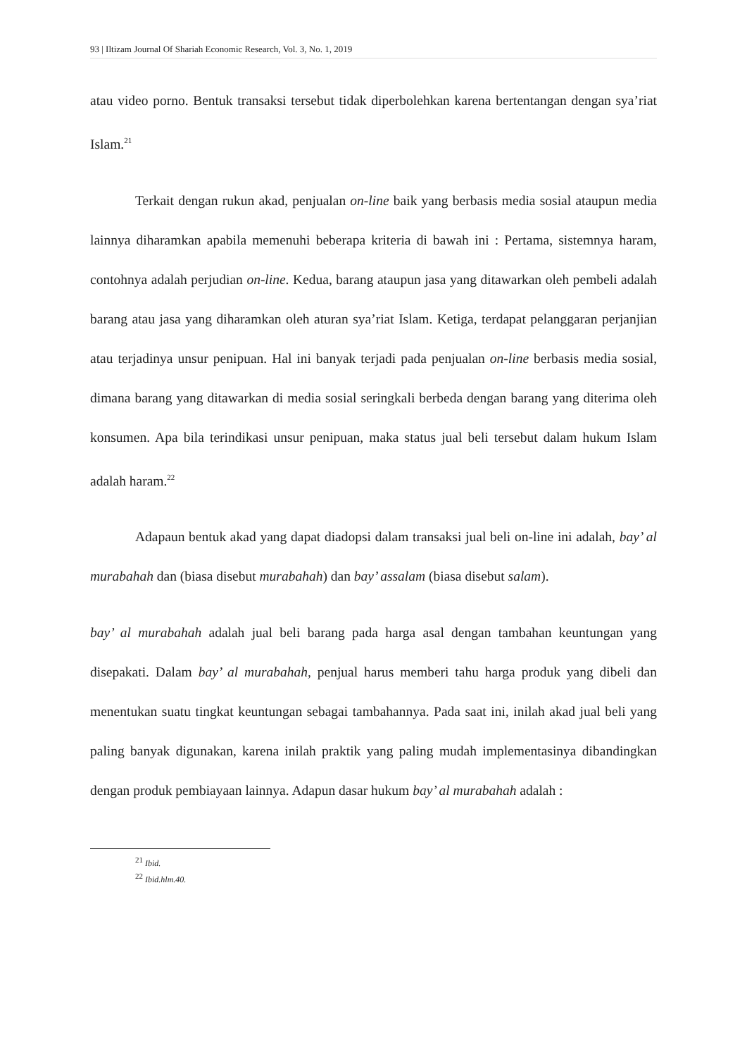93 | Iltizam Journal Of Shariah Economic Research, Vol. 3, No. 1, 2019
atau video porno. Bentuk transaksi tersebut tidak diperbolehkan karena bertentangan dengan sya’riat Islam.<sup>21</sup>
Terkait dengan rukun akad, penjualan on-line baik yang berbasis media sosial ataupun media lainnya diharamkan apabila memenuhi beberapa kriteria di bawah ini : Pertama, sistemnya haram, contohnya adalah perjudian on-line. Kedua, barang ataupun jasa yang ditawarkan oleh pembeli adalah barang atau jasa yang diharamkan oleh aturan sya’riat Islam. Ketiga, terdapat pelanggaran perjanjian atau terjadinya unsur penipuan. Hal ini banyak terjadi pada penjualan on-line berbasis media sosial, dimana barang yang ditawarkan di media sosial seringkali berbeda dengan barang yang diterima oleh konsumen. Apa bila terindikasi unsur penipuan, maka status jual beli tersebut dalam hukum Islam adalah haram.<sup>22</sup>
Adapaun bentuk akad yang dapat diadopsi dalam transaksi jual beli on-line ini adalah, bay’ al murabahah dan (biasa disebut murabahah) dan bay’ assalam (biasa disebut salam).
bay’ al murabahah adalah jual beli barang pada harga asal dengan tambahan keuntungan yang disepakati. Dalam bay’ al murabahah, penjual harus memberi tahu harga produk yang dibeli dan menentukan suatu tingkat keuntungan sebagai tambahannya. Pada saat ini, inilah akad jual beli yang paling banyak digunakan, karena inilah praktik yang paling mudah implementasinya dibandingkan dengan produk pembiayaan lainnya. Adapun dasar hukum bay’ al murabahah adalah :
<sup>21</sup> Ibid.
<sup>22</sup> Ibid.hlm.40.